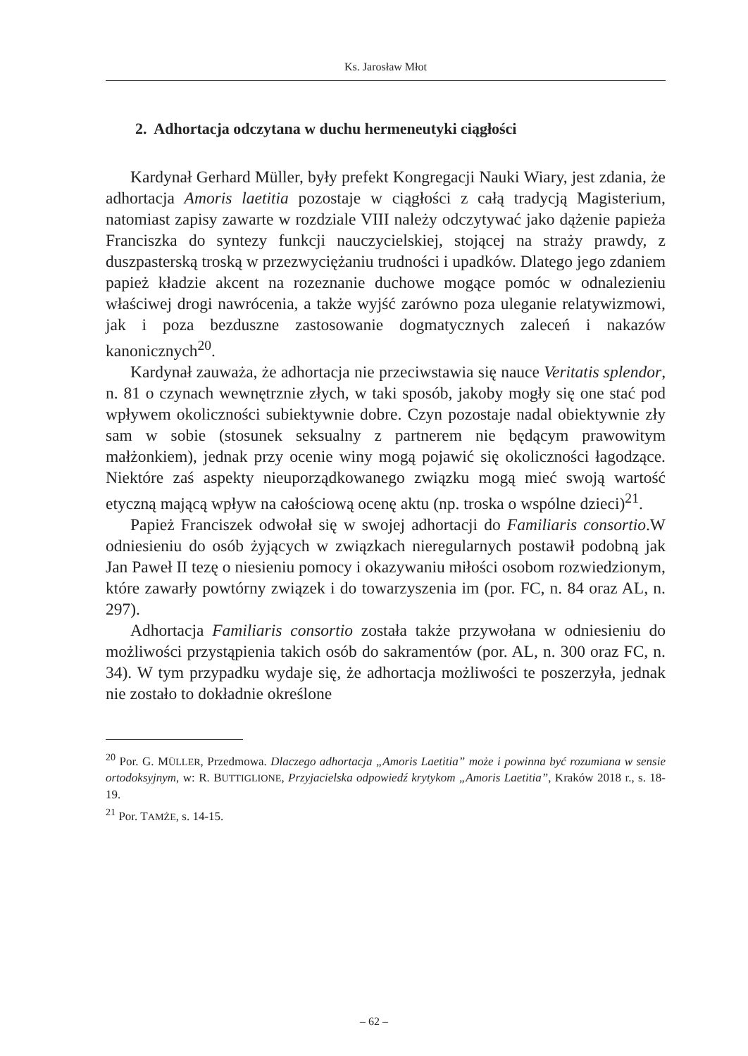Ks. Jarosław Młot
2. Adhortacja odczytana w duchu hermeneutyki ciągłości
Kardynał Gerhard Müller, były prefekt Kongregacji Nauki Wiary, jest zdania, że adhortacja Amoris laetitia pozostaje w ciągłości z całą tradycją Magisterium, natomiast zapisy zawarte w rozdziale VIII należy odczytywać jako dążenie papieża Franciszka do syntezy funkcji nauczycielskiej, stojącej na straży prawdy, z duszpasterską troską w przezwyciężaniu trudności i upadków. Dlatego jego zdaniem papież kładzie akcent na rozeznanie duchowe mogące pomóc w odnalezieniu właściwej drogi nawrócenia, a także wyjść zarówno poza uleganie relatywizmowi, jak i poza bezduszne zastosowanie dogmatycznych zaleceń i nakazów kanonicznych<sup>20</sup>.
Kardynał zauważa, że adhortacja nie przeciwstawia się nauce Veritatis splendor, n. 81 o czynach wewnętrznie złych, w taki sposób, jakoby mogły się one stać pod wpływem okoliczności subiektywnie dobre. Czyn pozostaje nadal obiektywnie zły sam w sobie (stosunek seksualny z partnerem nie będącym prawowitym małżonkiem), jednak przy ocenie winy mogą pojawić się okoliczności łagodzące. Niektóre zaś aspekty nieuporządkowanego związku mogą mieć swoją wartość etyczną mającą wpływ na całościową ocenę aktu (np. troska o wspólne dzieci)<sup>21</sup>.
Papież Franciszek odwołał się w swojej adhortacji do Familiaris consortio.W odniesieniu do osób żyjących w związkach nieregularnych postawił podobną jak Jan Paweł II tezę o niesieniu pomocy i okazywaniu miłości osobom rozwiedzionym, które zawarły powtórny związek i do towarzyszenia im (por. FC, n. 84 oraz AL, n. 297).
Adhortacja Familiaris consortio została także przywołana w odniesieniu do możliwości przystąpienia takich osób do sakramentów (por. AL, n. 300 oraz FC, n. 34). W tym przypadku wydaje się, że adhortacja możliwości te poszerzyła, jednak nie zostało to dokładnie określone
<sup>20</sup> Por. G. MÜLLER, Przedmowa. Dlaczego adhortacja „Amoris Laetitia” może i powinna być rozumiana w sensie ortodoksyjnym, w: R. BUTTIGLIONE, Przyjacielska odpowiedź krytykom „Amoris Laetitia”, Kraków 2018 r., s. 18-19.
<sup>21</sup> Por. TAMŻE, s. 14-15.
– 62 –